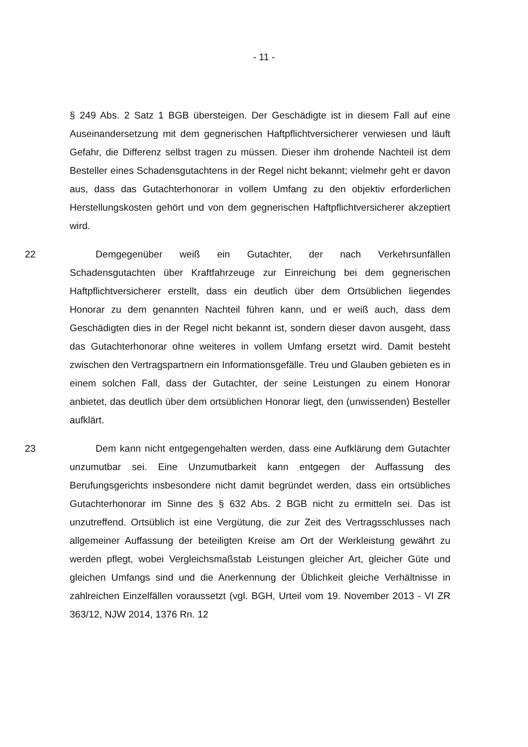- 11 -
§ 249 Abs. 2 Satz 1 BGB übersteigen. Der Geschädigte ist in diesem Fall auf eine Auseinandersetzung mit dem gegnerischen Haftpflichtversicherer verwiesen und läuft Gefahr, die Differenz selbst tragen zu müssen. Dieser ihm drohende Nachteil ist dem Besteller eines Schadensgutachtens in der Regel nicht bekannt; vielmehr geht er davon aus, dass das Gutachterhonorar in vollem Umfang zu den objektiv erforderlichen Herstellungskosten gehört und von dem gegnerischen Haftpflichtversicherer akzeptiert wird.
22 Demgegenüber weiß ein Gutachter, der nach Verkehrsunfällen Schadensgutachten über Kraftfahrzeuge zur Einreichung bei dem gegnerischen Haftpflichtversicherer erstellt, dass ein deutlich über dem Ortsüblichen liegendes Honorar zu dem genannten Nachteil führen kann, und er weiß auch, dass dem Geschädigten dies in der Regel nicht bekannt ist, sondern dieser davon ausgeht, dass das Gutachterhonorar ohne weiteres in vollem Umfang ersetzt wird. Damit besteht zwischen den Vertragspartnern ein Informationsgefälle. Treu und Glauben gebieten es in einem solchen Fall, dass der Gutachter, der seine Leistungen zu einem Honorar anbietet, das deutlich über dem ortsüblichen Honorar liegt, den (unwissenden) Besteller aufklärt.
23 Dem kann nicht entgegengehalten werden, dass eine Aufklärung dem Gutachter unzumutbar sei. Eine Unzumutbarkeit kann entgegen der Auffassung des Berufungsgerichts insbesondere nicht damit begründet werden, dass ein ortsübliches Gutachterhonorar im Sinne des § 632 Abs. 2 BGB nicht zu ermitteln sei. Das ist unzutreffend. Ortsüblich ist eine Vergütung, die zur Zeit des Vertragsschlusses nach allgemeiner Auffassung der beteiligten Kreise am Ort der Werkleistung gewährt zu werden pflegt, wobei Vergleichsmaßstab Leistungen gleicher Art, gleicher Güte und gleichen Umfangs sind und die Anerkennung der Üblichkeit gleiche Verhältnisse in zahlreichen Einzelfällen voraussetzt (vgl. BGH, Urteil vom 19. November 2013 - VI ZR 363/12, NJW 2014, 1376 Rn. 12